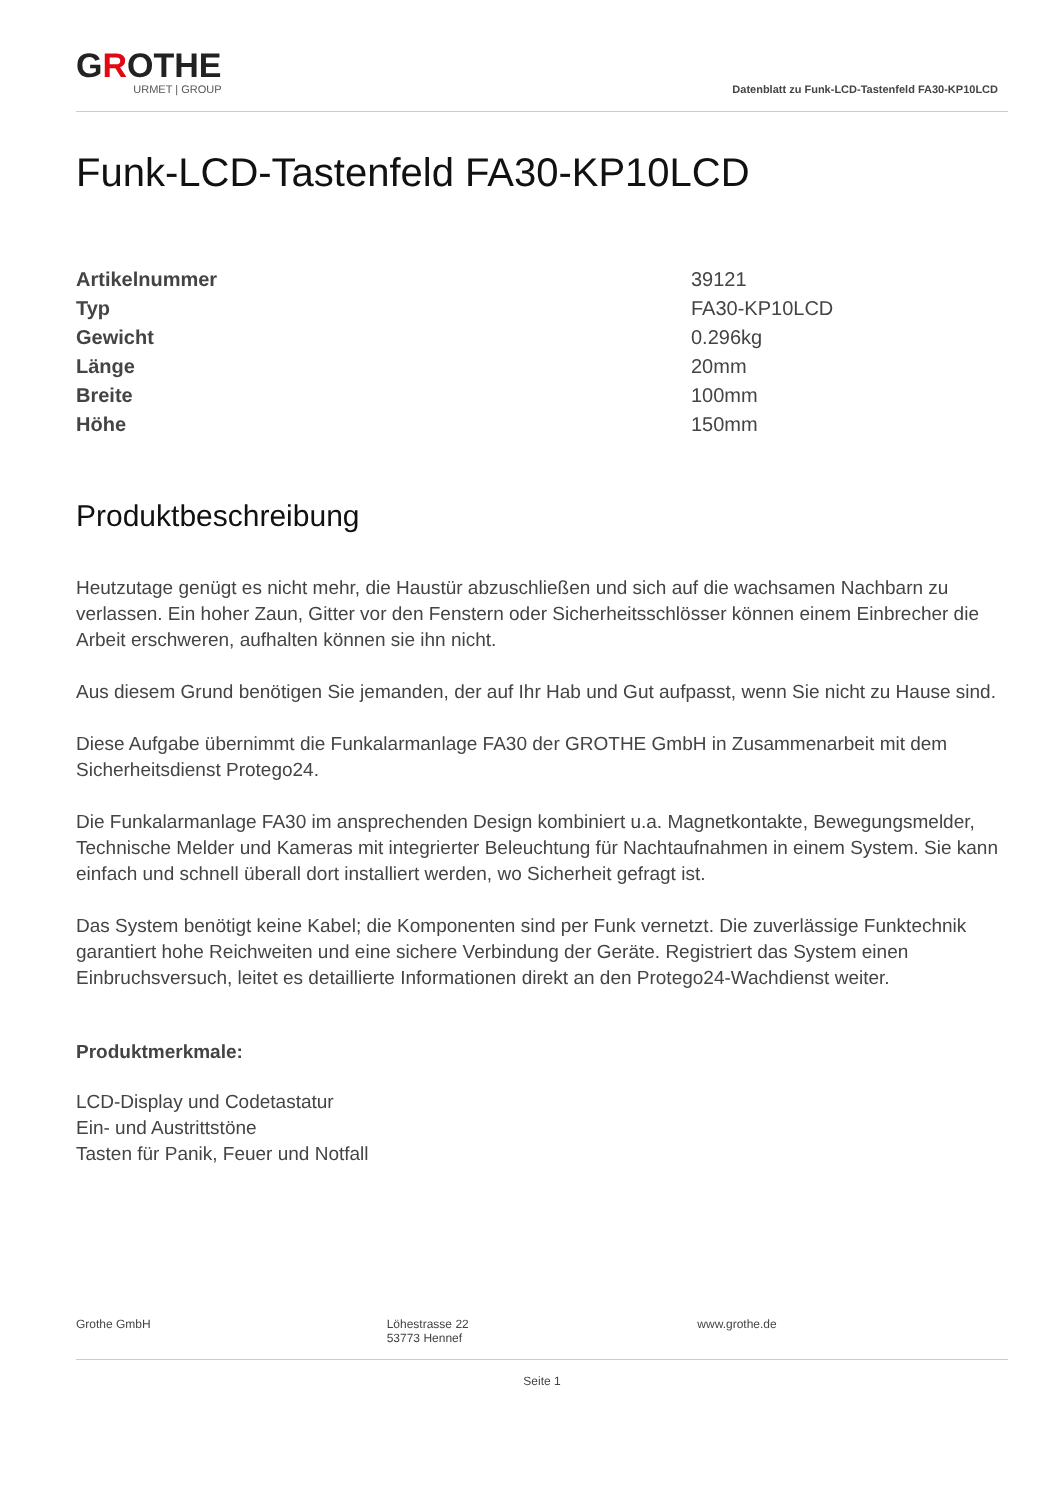GROTHE
URMET | GROUP
Datenblatt zu Funk-LCD-Tastenfeld FA30-KP10LCD
Funk-LCD-Tastenfeld FA30-KP10LCD
| Artikelnummer | 39121 |
| Typ | FA30-KP10LCD |
| Gewicht | 0.296kg |
| Länge | 20mm |
| Breite | 100mm |
| Höhe | 150mm |
Produktbeschreibung
Heutzutage genügt es nicht mehr, die Haustür abzuschließen und sich auf die wachsamen Nachbarn zu verlassen. Ein hoher Zaun, Gitter vor den Fenstern oder Sicherheitsschlösser können einem Einbrecher die Arbeit erschweren, aufhalten können sie ihn nicht.
Aus diesem Grund benötigen Sie jemanden, der auf Ihr Hab und Gut aufpasst, wenn Sie nicht zu Hause sind.
Diese Aufgabe übernimmt die Funkalarmanlage FA30 der GROTHE GmbH in Zusammenarbeit mit dem Sicherheitsdienst Protego24.
Die Funkalarmanlage FA30 im ansprechenden Design kombiniert u.a. Magnetkontakte, Bewegungsmelder, Technische Melder und Kameras mit integrierter Beleuchtung für Nachtaufnahmen in einem System. Sie kann einfach und schnell überall dort installiert werden, wo Sicherheit gefragt ist.
Das System benötigt keine Kabel; die Komponenten sind per Funk vernetzt. Die zuverlässige Funktechnik garantiert hohe Reichweiten und eine sichere Verbindung der Geräte. Registriert das System einen Einbruchsversuch, leitet es detaillierte Informationen direkt an den Protego24-Wachdienst weiter.
Produktmerkmale:
LCD-Display und Codetastatur
Ein- und Austrittstöne
Tasten für Panik, Feuer und Notfall
Grothe GmbH Löhestrasse 22
53773 Hennef
www.grothe.de
Seite 1